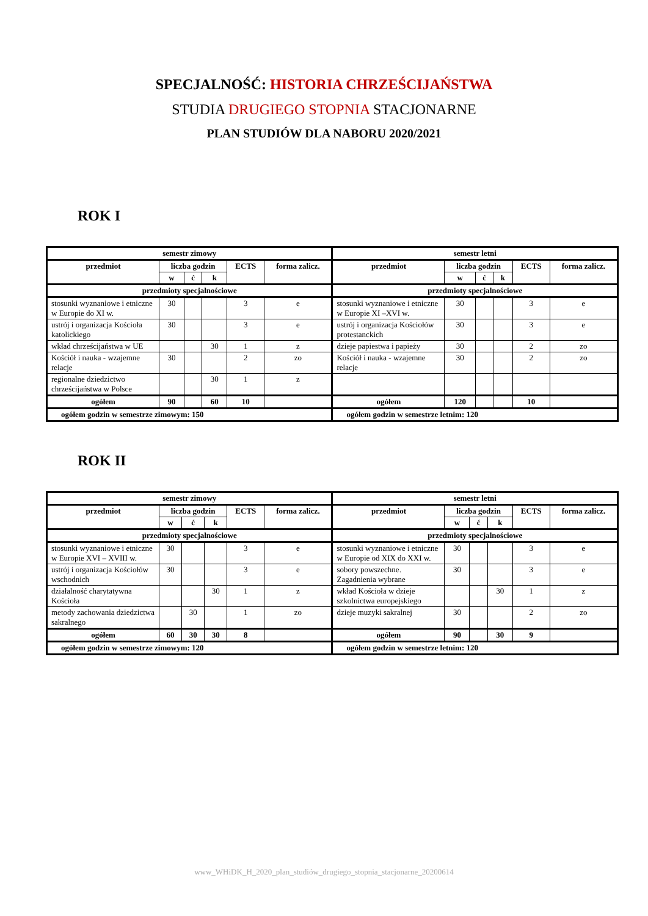SPECJALNOŚĆ: HISTORIA CHRZEŚCIJAŃSTWA
STUDIA DRUGIEGO STOPNIA STACJONARNE
PLAN STUDIÓW DLA NABORU 2020/2021
ROK I
| semestr zimowy | | | | | | semestr letni | | | | | |
| --- | --- | --- | --- | --- | --- | --- | --- | --- | --- | --- | --- |
| przedmiot | liczba godzin | | | ECTS | forma zalicz. | przedmiot | liczba godzin | | | ECTS | forma zalicz. |
| | w | ć | k | | | | w | ć | k | | |
| przedmioty specjalnościowe | | | | | | przedmioty specjalnościowe | | | | | |
| stosunki wyznaniowe i etniczne w Europie do XI w. | 30 | | | 3 | e | stosunki wyznaniowe i etniczne w Europie XI –XVI w. | 30 | | | 3 | e |
| ustrój i organizacja Kościoła katolickiego | 30 | | | 3 | e | ustrój i organizacja Kościołów protestanckich | 30 | | | 3 | e |
| wkład chrześcijaństwa w UE | | | 30 | 1 | z | dzieje papiestwa i papieży | 30 | | | 2 | zo |
| Kościół i nauka - wzajemne relacje | 30 | | | 2 | zo | Kościół i nauka - wzajemne relacje | 30 | | | 2 | zo |
| regionalne dziedzictwo chrześcijaństwa w Polsce | | | 30 | 1 | z | | | | | | |
| ogółem | 90 | | 60 | 10 | | ogółem | 120 | | | 10 | |
| ogółem godzin w semestrze zimowym: 150 | | | | | | ogółem godzin w semestrze letnim: 120 | | | | | |
ROK II
| semestr zimowy | | | | | | semestr letni | | | | | |
| --- | --- | --- | --- | --- | --- | --- | --- | --- | --- | --- | --- |
| przedmiot | liczba godzin | | | ECTS | forma zalicz. | przedmiot | liczba godzin | | | ECTS | forma zalicz. |
| | w | ć | k | | | | w | ć | k | | |
| przedmioty specjalnościowe | | | | | | przedmioty specjalnościowe | | | | | |
| stosunki wyznaniowe i etniczne w Europie XVI – XVIII w. | 30 | | | 3 | e | stosunki wyznaniowe i etniczne w Europie od XIX do XXI w. | 30 | | | 3 | e |
| ustrój i organizacja Kościołów wschodnich | 30 | | | 3 | e | sobory powszechne. Zagadnienia wybrane | 30 | | | 3 | e |
| działalność charytatywna Kościoła | | | 30 | 1 | z | wkład Kościoła w dzieje szkolnictwa europejskiego | | | 30 | 1 | z |
| metody zachowania dziedzictwa sakralnego | | 30 | | 1 | zo | dzieje muzyki sakralnej | 30 | | | 2 | zo |
| ogółem | 60 | 30 | 30 | 8 | | ogółem | 90 | | 30 | 9 | |
| ogółem godzin w semestrze zimowym: 120 | | | | | | ogółem godzin w semestrze letnim: 120 | | | | | |
www_WHiDK_H_2020_plan_studiów_drugiego_stopnia_stacjonarne_20200614